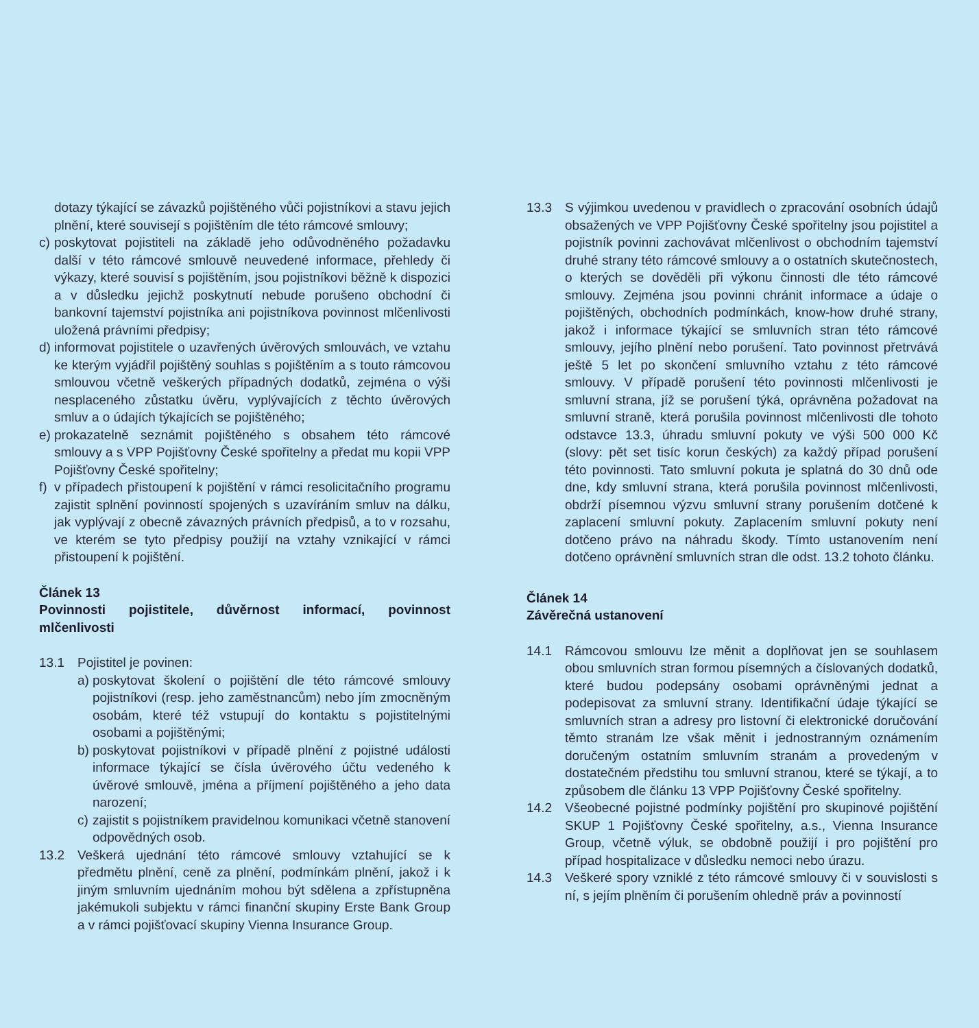dotazy týkající se závazků pojištěného vůči pojistníkovi a stavu jejich plnění, které souvisejí s pojištěním dle této rámcové smlouvy;
c) poskytovat pojistiteli na základě jeho odůvodněného požadavku další v této rámcové smlouvě neuvedené informace, přehledy či výkazy, které souvisí s pojištěním, jsou pojistníkovi běžně k dispozici a v důsledku jejichž poskytnutí nebude porušeno obchodní či bankovní tajemství pojistníka ani pojistníkova povinnost mlčenlivosti uložená právními předpisy;
d) informovat pojistitele o uzavřených úvěrových smlouvách, ve vztahu ke kterým vyjádřil pojištěný souhlas s pojištěním a s touto rámcovou smlouvou včetně veškerých případných dodatků, zejména o výši nesplaceného zůstatku úvěru, vyplývajících z těchto úvěrových smluv a o údajích týkajících se pojištěného;
e) prokazatelně seznámit pojištěného s obsahem této rámcové smlouvy a s VPP Pojišťovny České spořitelny a předat mu kopii VPP Pojišťovny České spořitelny;
f) v případech přistoupení k pojištění v rámci resolicitačního programu zajistit splnění povinností spojených s uzavíráním smluv na dálku, jak vyplývají z obecně závazných právních předpisů, a to v rozsahu, ve kterém se tyto předpisy použijí na vztahy vznikající v rámci přistoupení k pojištění.
Článek 13
Povinnosti pojistitele, důvěrnost informací, povinnost mlčenlivosti
13.1 Pojistitel je povinen:
a) poskytovat školení o pojištění dle této rámcové smlouvy pojistníkovi (resp. jeho zaměstnancům) nebo jím zmocněným osobám, které též vstupují do kontaktu s pojistitelnými osobami a pojištěnými;
b) poskytovat pojistníkovi v případě plnění z pojistné události informace týkající se čísla úvěrového účtu vedeného k úvěrové smlouvě, jména a příjmení pojištěného a jeho data narození;
c) zajistit s pojistníkem pravidelnou komunikaci včetně stanovení odpovědných osob.
13.2 Veškerá ujednání této rámcové smlouvy vztahující se k předmětu plnění, ceně za plnění, podmínkám plnění, jakož i k jiným smluvním ujednáním mohou být sdělena a zpřístupněna jakémukoli subjektu v rámci finanční skupiny Erste Bank Group a v rámci pojišťovací skupiny Vienna Insurance Group.
13.3 S výjimkou uvedenou v pravidlech o zpracování osobních údajů obsažených ve VPP Pojišťovny České spořitelny jsou pojistitel a pojistník povinni zachovávat mlčenlivost o obchodním tajemství druhé strany této rámcové smlouvy a o ostatních skutečnostech, o kterých se dověděli při výkonu činnosti dle této rámcové smlouvy. Zejména jsou povinni chránit informace a údaje o pojištěných, obchodních podmínkách, know-how druhé strany, jakož i informace týkající se smluvních stran této rámcové smlouvy, jejího plnění nebo porušení. Tato povinnost přetrvává ještě 5 let po skončení smluvního vztahu z této rámcové smlouvy. V případě porušení této povinnosti mlčenlivosti je smluvní strana, jíž se porušení týká, oprávněna požadovat na smluvní straně, která porušila povinnost mlčenlivosti dle tohoto odstavce 13.3, úhradu smluvní pokuty ve výši 500 000 Kč (slovy: pět set tisíc korun českých) za každý případ porušení této povinnosti. Tato smluvní pokuta je splatná do 30 dnů ode dne, kdy smluvní strana, která porušila povinnost mlčenlivosti, obdrží písemnou výzvu smluvní strany porušením dotčené k zaplacení smluvní pokuty. Zaplacením smluvní pokuty není dotčeno právo na náhradu škody. Tímto ustanovením není dotčeno oprávnění smluvních stran dle odst. 13.2 tohoto článku.
Článek 14
Závěrečná ustanovení
14.1 Rámcovou smlouvu lze měnit a doplňovat jen se souhlasem obou smluvních stran formou písemných a číslovaných dodatků, které budou podepsány osobami oprávněnými jednat a podepisovat za smluvní strany. Identifikační údaje týkající se smluvních stran a adresy pro listovní či elektronické doručování těmto stranám lze však měnit i jednostranným oznámením doručeným ostatním smluvním stranám a provedeným v dostatečném předstihu tou smluvní stranou, které se týkají, a to způsobem dle článku 13 VPP Pojišťovny České spořitelny.
14.2 Všeobecné pojistné podmínky pojištění pro skupinové pojištění SKUP 1 Pojišťovny České spořitelny, a.s., Vienna Insurance Group, včetně výluk, se obdobně použijí i pro pojištění pro případ hospitalizace v důsledku nemoci nebo úrazu.
14.3 Veškeré spory vzniklé z této rámcové smlouvy či v souvislosti s ní, s jejím plněním či porušením ohledně práv a povinností